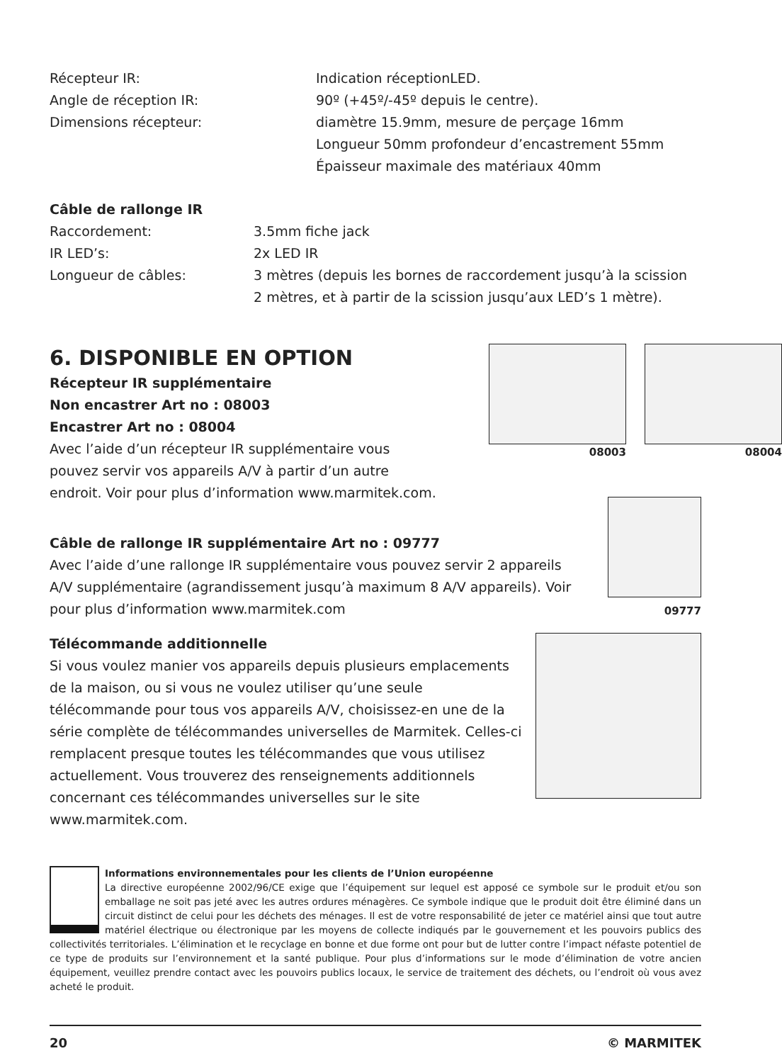Récepteur IR: Indication réceptionLED.
Angle de réception IR: 90º (+45º/-45º depuis le centre).
Dimensions récepteur: diamètre 15.9mm, mesure de perçage 16mm
Longueur 50mm profondeur d’encastrement 55mm
Épaisseur maximale des matériaux 40mm
Câble de rallonge IR
Raccordement: 3.5mm fiche jack
IR LED’s: 2x LED IR
Longueur de câbles: 3 mètres (depuis les bornes de raccordement jusqu’à la scission
2 mètres, et à partir de la scission jusqu’aux LED’s 1 mètre).
6. DISPONIBLE EN OPTION
Récepteur IR supplémentaire
Non encastrer Art no : 08003
Encastrer Art no : 08004
Avec l’aide d’un récepteur IR supplémentaire vous pouvez servir vos appareils A/V à partir d’un autre
endroit. Voir pour plus d’information www.marmitek.com.
08003 08004
Câble de rallonge IR supplémentaire Art no : 09777
Avec l’aide d’une rallonge IR supplémentaire vous pouvez servir 2 appareils A/V supplémentaire (agrandissement jusqu’à maximum 8 A/V appareils). Voir pour plus d’information www.marmitek.com
09777
Télécommande additionnelle
Si vous voulez manier vos appareils depuis plusieurs emplacements de la maison, ou si vous ne voulez utiliser qu’une seule télécommande pour tous vos appareils A/V, choisissez-en une de la série complète de télécommandes universelles de Marmitek. Celles-ci remplacent presque toutes les télécommandes que vous utilisez actuellement. Vous trouverez des renseignements additionnels concernant ces télécommandes universelles sur le site www.marmitek.com.
Informations environnementales pour les clients de l’Union européenne
La directive européenne 2002/96/CE exige que l’équipement sur lequel est apposé ce symbole sur le produit et/ou son emballage ne soit pas jeté avec les autres ordures ménagères. Ce symbole indique que le produit doit être éliminé dans un circuit distinct de celui pour les déchets des ménages. Il est de votre responsabilité de jeter ce matériel ainsi que tout autre matériel électrique ou électronique par les moyens de collecte indiqués par le gouvernement et les pouvoirs publics des collectivités territoriales. L’élimination et le recyclage en bonne et due forme ont pour but de lutter contre l’impact néfaste potentiel de ce type de produits sur l’environnement et la santé publique. Pour plus d’informations sur le mode d’élimination de votre ancien équipement, veuillez prendre contact avec les pouvoirs publics locaux, le service de traitement des déchets, ou l’endroit où vous avez acheté le produit.
20 © MARMITEK